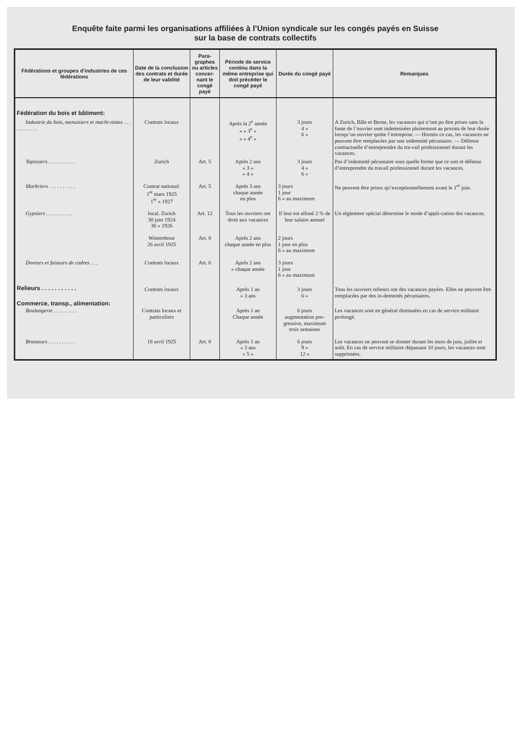Enquête faite parmi les organisations affiliées à l’Union syndicale sur les congés payés en Suisse
sur la base de contrats collectifs
| Fédérations et groupes d’industries de ces fédérations | Date de la conclusion des contrats et durée de leur validité | Para-graphes ou articles concer-nant le congé payé | Période de service continu dans la même entreprise qui doit précéder le congé payé | Durée du congé payé | Remarques |
| --- | --- | --- | --- | --- | --- |
| Fédération du bois et bâtiment: | | | | | |
| Industrie du bois, menuisiers et machi-nistes . . . . . . . . . . . | Contrats locaux | | Après la 2<sup>e</sup> année » » 3<sup>e</sup> » » » 4<sup>e</sup> » | 3 jours 4 » 6 » | A Zurich, Bâle et Berne, les vacances qui n’ont pu être prises sans la faute de l’ouvrier sont indemnisées pleinement au prorata de leur durée lorsqu’un ouvrier quitte l’entreprise. — Hormis ce cas, les vacances ne peuvent être remplacées par une indemnité pécuniaire. — Défense contractuelle d’entreprendre du tra-vail professionnel durant les vacances. |
| Tapissiers . . . . . . . . . . | Zurich | Art. 5 | Après 2 ans » 3 » » 4 » | 3 jours 4 » 6 » | Pas d’indemnité pécuniaire sous quelle forme que ce soit et défense d’entreprendre du travail professionnel durant les vacances. |
| Marbriers . . . . . . . . . . | Contrat national: 1<sup>er</sup> mars 1925 1<sup>er</sup> » 1927 | Art. 5 | Après 3 ans chaque année en plus | 3 jours 1 jour 6 » au maximum | Ne peuvent être prises qu’exceptionnellement avant le 1<sup>er</sup> juin. |
| Gypsiers . . . . . . . . . . | local. Zurich 30 juin 1924 30 » 1926 | Art. 12 | Tous les ouvriers ont droit aux vacances | Il leur est alloué 2 % de leur salaire annuel | Un règlement spécial détermine le mode d’appli-cation des vacances. |
| | Winterthour 26 avril 1925 | Art. 8 | Après 2 ans chaque année en plus | 2 jours 1 jour en plus 6 » au maximum | |
| Doreurs et faiseurs de cadres . . . | Contrats locaux | Art. 6 | Après 2 ans » chaque année | 3 jours 1 jour 6 » au maximum | |
| Relieurs . . . . . . . . . . . | Contrats locaux | | Après 1 an » 3 ans | 3 jours 6 » | Tous les ouvriers relieurs ont des vacances payées. Elles ne peuvent être remplacées par des in-demnités pécuniaires. |
| Commerce, transp., alimentation: Boulangerie . . . . . . . . . | Contrats locaux et particuliers | | Après 1 an Chaque année | 6 jours augmentation pro-gressive, maximum trois semaines | Les vacances sont en général diminuées en cas de service militaire prolongé. |
| Brasseurs . . . . . . . . . . | 18 avril 1925 | Art. 8 | Après 1 an » 3 ans » 5 » | 6 jours 9 » 12 » | Les vacances ne peuvent se donner durant les mois de juin, juillet et août. En cas de service militaire dépassant 10 jours, les vacances sont supprimées. |